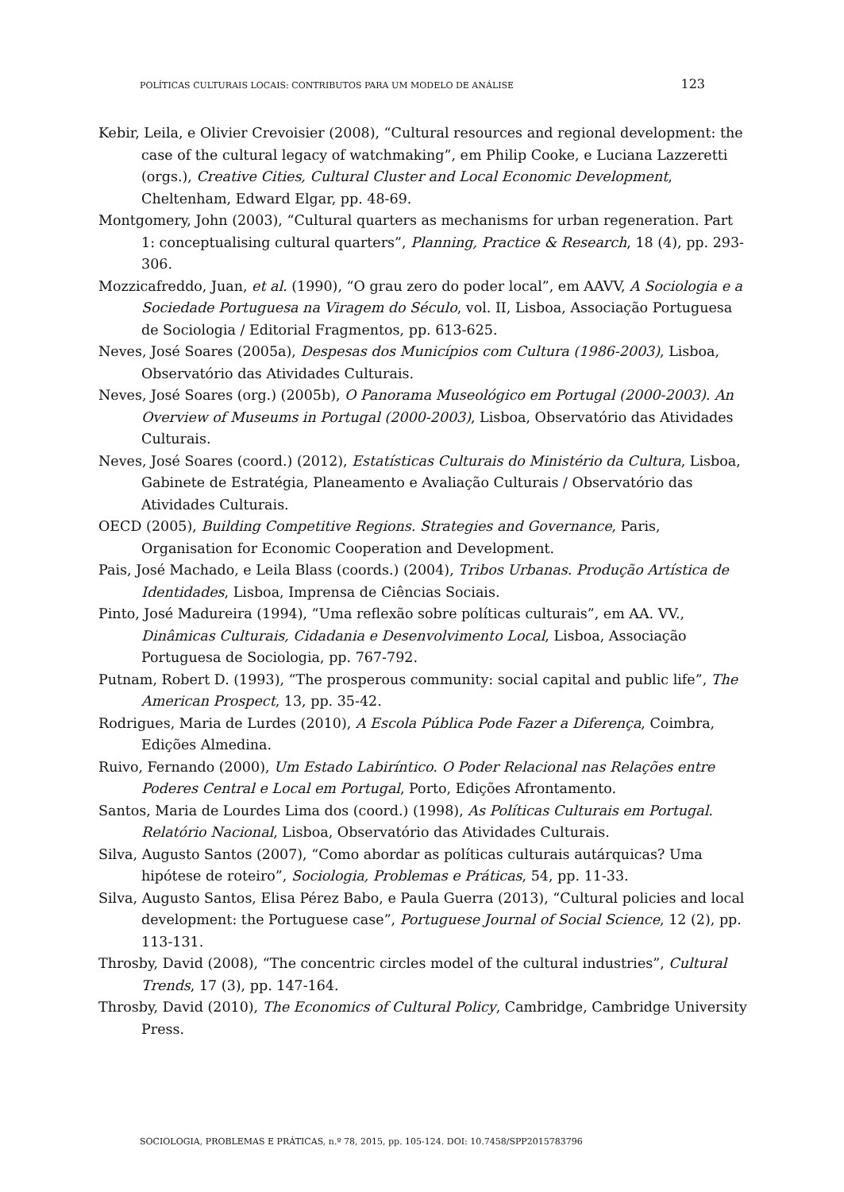POLÍTICAS CULTURAIS LOCAIS: CONTRIBUTOS PARA UM MODELO DE ANÁLISE 123
Kebir, Leila, e Olivier Crevoisier (2008), “Cultural resources and regional development: the case of the cultural legacy of watchmaking”, em Philip Cooke, e Luciana Lazzeretti (orgs.), Creative Cities, Cultural Cluster and Local Economic Development, Cheltenham, Edward Elgar, pp. 48-69.
Montgomery, John (2003), “Cultural quarters as mechanisms for urban regeneration. Part 1: conceptualising cultural quarters”, Planning, Practice & Research, 18 (4), pp. 293-306.
Mozzicafreddo, Juan, et al. (1990), “O grau zero do poder local”, em AAVV, A Sociologia e a Sociedade Portuguesa na Viragem do Século, vol. II, Lisboa, Associação Portuguesa de Sociologia / Editorial Fragmentos, pp. 613-625.
Neves, José Soares (2005a), Despesas dos Municípios com Cultura (1986-2003), Lisboa, Observatório das Atividades Culturais.
Neves, José Soares (org.) (2005b), O Panorama Museológico em Portugal (2000-2003). An Overview of Museums in Portugal (2000-2003), Lisboa, Observatório das Atividades Culturais.
Neves, José Soares (coord.) (2012), Estatísticas Culturais do Ministério da Cultura, Lisboa, Gabinete de Estratégia, Planeamento e Avaliação Culturais / Observatório das Atividades Culturais.
OECD (2005), Building Competitive Regions. Strategies and Governance, Paris, Organisation for Economic Cooperation and Development.
Pais, José Machado, e Leila Blass (coords.) (2004), Tribos Urbanas. Produção Artística de Identidades, Lisboa, Imprensa de Ciências Sociais.
Pinto, José Madureira (1994), “Uma reflexão sobre políticas culturais”, em AA. VV., Dinâmicas Culturais, Cidadania e Desenvolvimento Local, Lisboa, Associação Portuguesa de Sociologia, pp. 767-792.
Putnam, Robert D. (1993), “The prosperous community: social capital and public life”, The American Prospect, 13, pp. 35-42.
Rodrigues, Maria de Lurdes (2010), A Escola Pública Pode Fazer a Diferença, Coimbra, Edições Almedina.
Ruivo, Fernando (2000), Um Estado Labiríntico. O Poder Relacional nas Relações entre Poderes Central e Local em Portugal, Porto, Edições Afrontamento.
Santos, Maria de Lourdes Lima dos (coord.) (1998), As Políticas Culturais em Portugal. Relatório Nacional, Lisboa, Observatório das Atividades Culturais.
Silva, Augusto Santos (2007), “Como abordar as políticas culturais autárquicas? Uma hipótese de roteiro”, Sociologia, Problemas e Práticas, 54, pp. 11-33.
Silva, Augusto Santos, Elisa Pérez Babo, e Paula Guerra (2013), “Cultural policies and local development: the Portuguese case”, Portuguese Journal of Social Science, 12 (2), pp. 113-131.
Throsby, David (2008), “The concentric circles model of the cultural industries”, Cultural Trends, 17 (3), pp. 147-164.
Throsby, David (2010), The Economics of Cultural Policy, Cambridge, Cambridge University Press.
SOCIOLOGIA, PROBLEMAS E PRÁTICAS, n.º 78, 2015, pp. 105-124. DOI: 10.7458/SPP2015783796